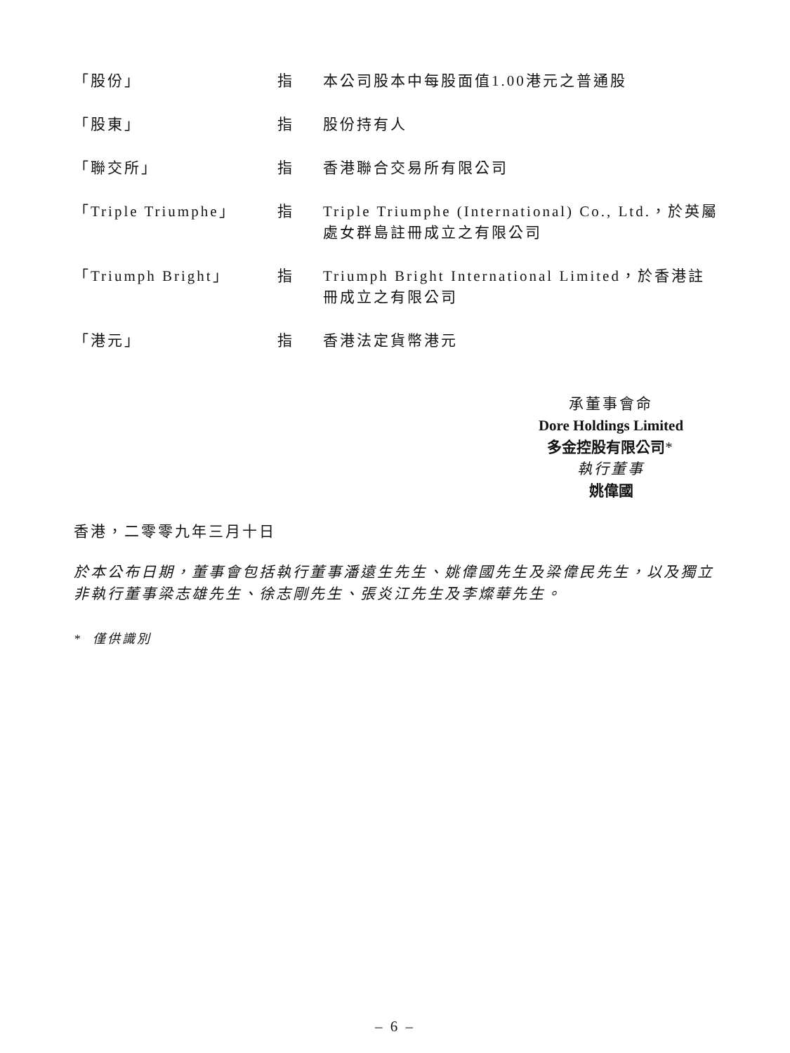「股份」 指 本公司股本中每股面值1.00港元之普通股
「股東」 指 股份持有人
「聯交所」 指 香港聯合交易所有限公司
「Triple Triumphe」 指 Triple Triumphe (International) Co., Ltd.，於英屬處女群島註冊成立之有限公司
「Triumph Bright」 指 Triumph Bright International Limited，於香港註冊成立之有限公司
「港元」 指 香港法定貨幣港元
承董事會命
Dore Holdings Limited
多金控股有限公司*
執行董事
姚偉國
香港，二零零九年三月十日
於本公布日期，董事會包括執行董事潘遠生先生、姚偉國先生及梁偉民先生，以及獨立非執行董事梁志雄先生、徐志剛先生、張炎江先生及李燦華先生。
* 僅供識別
– 6 –